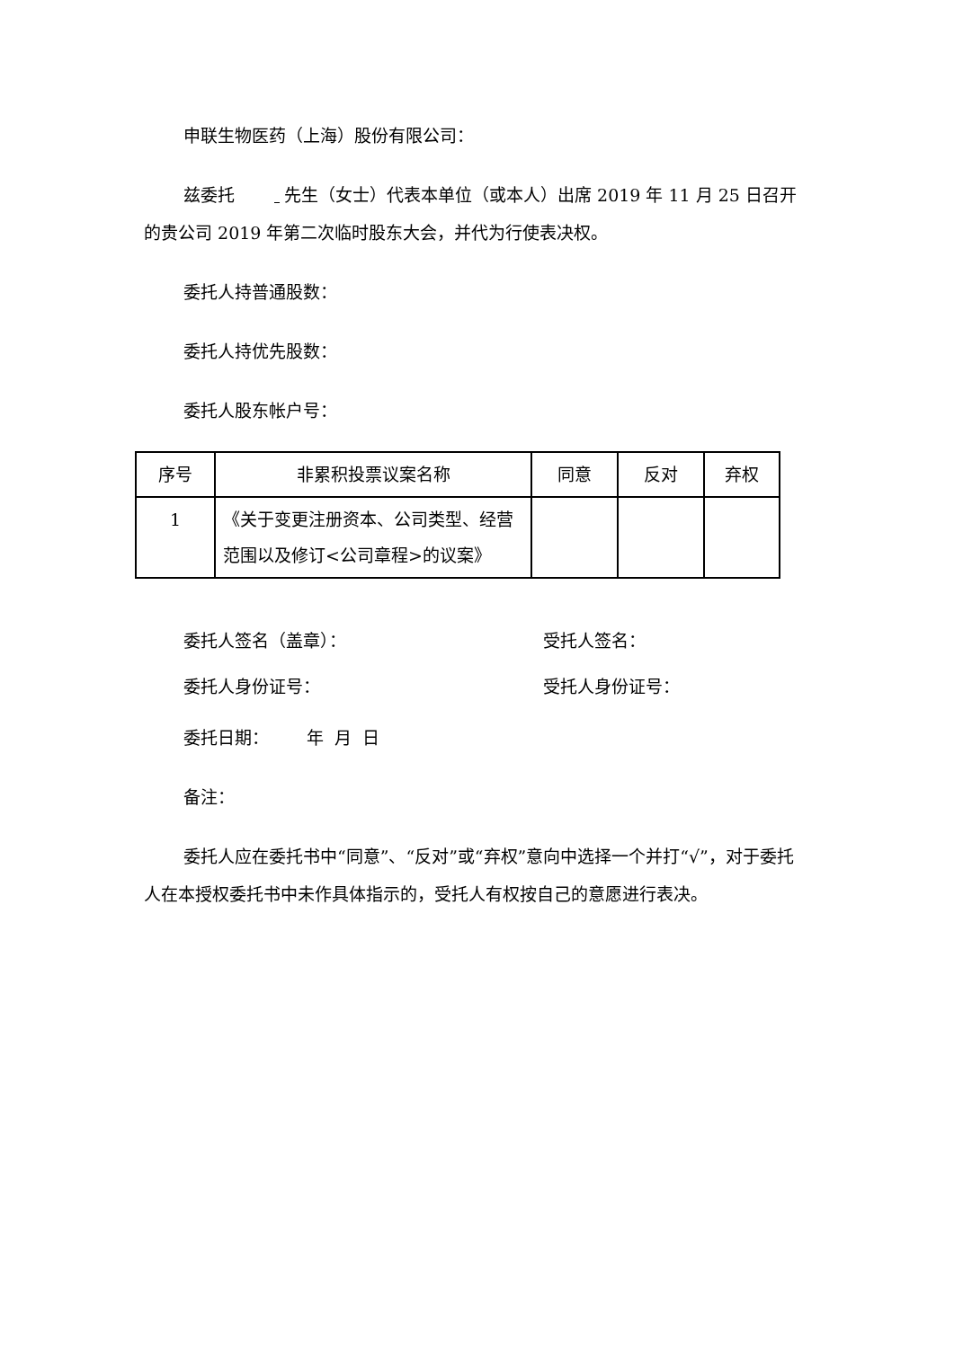申联生物医药（上海）股份有限公司：
兹委托 先生（女士）代表本单位（或本人）出席 2019 年 11 月 25 日召开的贵公司 2019 年第二次临时股东大会，并代为行使表决权。
委托人持普通股数：
委托人持优先股数：
委托人股东帐户号：
| 序号 | 非累积投票议案名称 | 同意 | 反对 | 弃权 |
| --- | --- | --- | --- | --- |
| 1 | 《关于变更注册资本、公司类型、经营范围以及修订<公司章程>的议案》 | | | |
委托人签名（盖章）： 受托人签名：
委托人身份证号： 受托人身份证号：
委托日期： 年 月 日
备注：
委托人应在委托书中“同意”、“反对”或“弃权”意向中选择一个并打“√”，对于委托人在本授权委托书中未作具体指示的，受托人有权按自己的意愿进行表决。